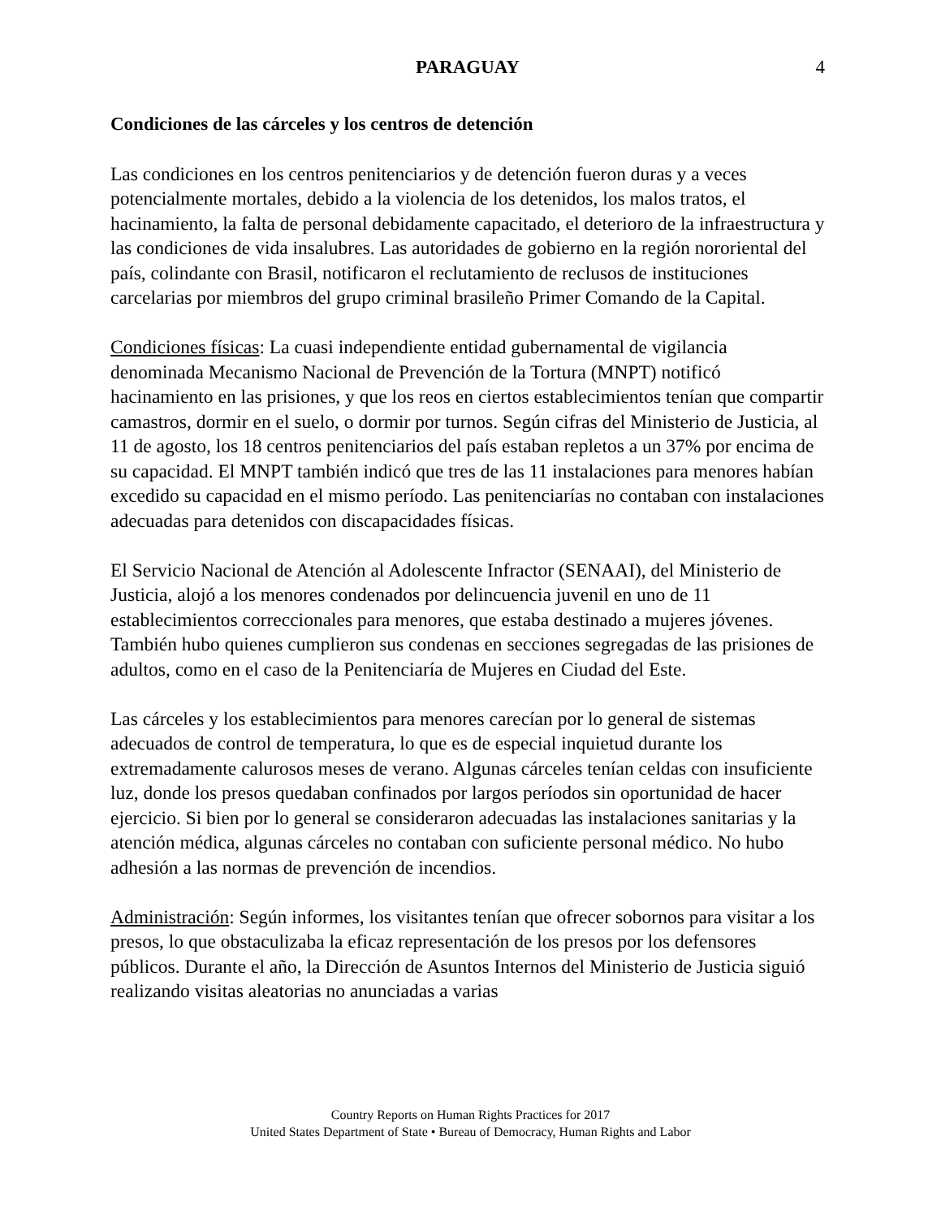PARAGUAY
4
Condiciones de las cárceles y los centros de detención
Las condiciones en los centros penitenciarios y de detención fueron duras y a veces potencialmente mortales, debido a la violencia de los detenidos, los malos tratos, el hacinamiento, la falta de personal debidamente capacitado, el deterioro de la infraestructura y las condiciones de vida insalubres. Las autoridades de gobierno en la región nororiental del país, colindante con Brasil, notificaron el reclutamiento de reclusos de instituciones carcelarias por miembros del grupo criminal brasileño Primer Comando de la Capital.
Condiciones físicas: La cuasi independiente entidad gubernamental de vigilancia denominada Mecanismo Nacional de Prevención de la Tortura (MNPT) notificó hacinamiento en las prisiones, y que los reos en ciertos establecimientos tenían que compartir camastros, dormir en el suelo, o dormir por turnos. Según cifras del Ministerio de Justicia, al 11 de agosto, los 18 centros penitenciarios del país estaban repletos a un 37% por encima de su capacidad. El MNPT también indicó que tres de las 11 instalaciones para menores habían excedido su capacidad en el mismo período. Las penitenciarías no contaban con instalaciones adecuadas para detenidos con discapacidades físicas.
El Servicio Nacional de Atención al Adolescente Infractor (SENAAI), del Ministerio de Justicia, alojó a los menores condenados por delincuencia juvenil en uno de 11 establecimientos correccionales para menores, que estaba destinado a mujeres jóvenes. También hubo quienes cumplieron sus condenas en secciones segregadas de las prisiones de adultos, como en el caso de la Penitenciaría de Mujeres en Ciudad del Este.
Las cárceles y los establecimientos para menores carecían por lo general de sistemas adecuados de control de temperatura, lo que es de especial inquietud durante los extremadamente calurosos meses de verano. Algunas cárceles tenían celdas con insuficiente luz, donde los presos quedaban confinados por largos períodos sin oportunidad de hacer ejercicio. Si bien por lo general se consideraron adecuadas las instalaciones sanitarias y la atención médica, algunas cárceles no contaban con suficiente personal médico. No hubo adhesión a las normas de prevención de incendios.
Administración: Según informes, los visitantes tenían que ofrecer sobornos para visitar a los presos, lo que obstaculizaba la eficaz representación de los presos por los defensores públicos. Durante el año, la Dirección de Asuntos Internos del Ministerio de Justicia siguió realizando visitas aleatorias no anunciadas a varias
Country Reports on Human Rights Practices for 2017
United States Department of State • Bureau of Democracy, Human Rights and Labor